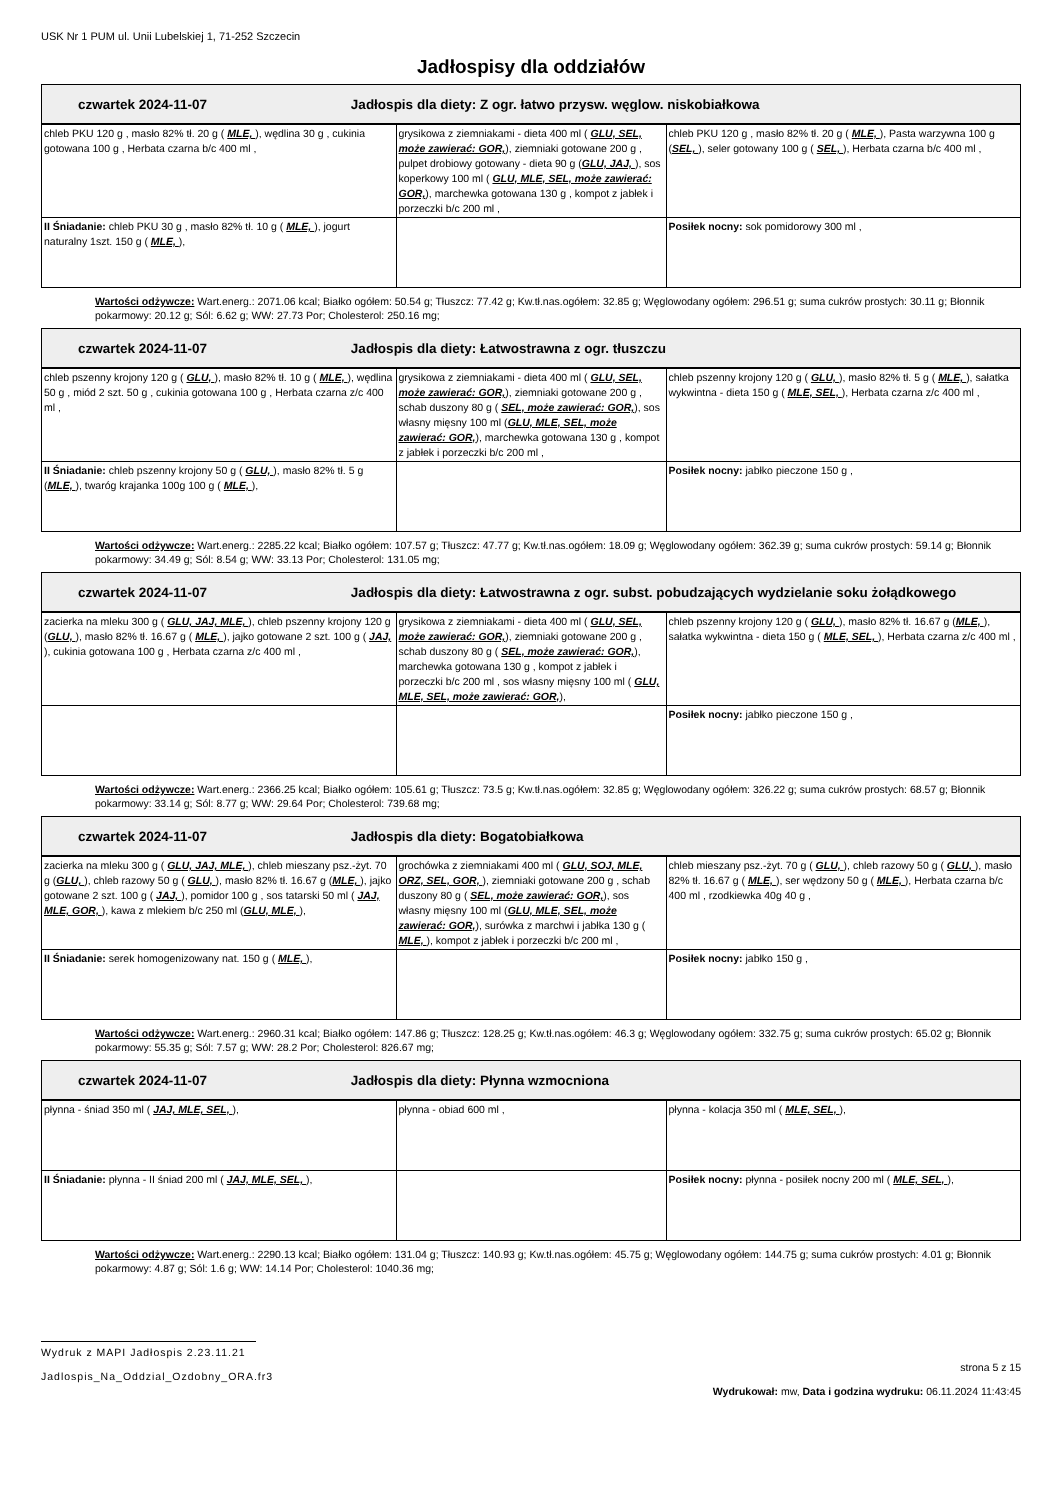USK Nr 1 PUM ul. Unii Lubelskiej 1, 71-252 Szczecin
Jadłospisy dla oddziałów
| czwartek 2024-11-07 Jadłospis dla diety: Z ogr. łatwo przysw. węglow. niskobiałkowa |
| chleb PKU 120 g , masło 82% tł. 20 g ( MLE, ), wędlina 30 g , cukinia gotowana 100 g , Herbata czarna b/c 400 ml , | grysikowa z ziemniakami - dieta 400 ml ( GLU, SEL, może zawierać: GOR, ), ziemniaki gotowane 200 g , pulpet drobiowy gotowany - dieta 90 g ( GLU, JAJ, ), sos koperkowy 100 ml ( GLU, MLE, SEL, może zawierać: GOR, ), marchewka gotowana 130 g , kompot z jabłek i porzeczki b/c 200 ml , | chleb PKU 120 g , masło 82% tł. 20 g ( MLE, ), Pasta warzywna 100 g ( SEL, ), seler gotowany 100 g ( SEL, ), Herbata czarna b/c 400 ml , |
| II Śniadanie: chleb PKU 30 g , masło 82% tł. 10 g ( MLE, ), jogurt naturalny 1szt. 150 g ( MLE, ), | | Posiłek nocny: sok pomidorowy 300 ml , |
Wartości odżywcze: Wart.energ.: 2071.06 kcal; Białko ogółem: 50.54 g; Tłuszcz: 77.42 g; Kw.tł.nas.ogółem: 32.85 g; Węglowodany ogółem: 296.51 g; suma cukrów prostych: 30.11 g; Błonnik pokarmowy: 20.12 g; Sól: 6.62 g; WW: 27.73 Por; Cholesterol: 250.16 mg;
| czwartek 2024-11-07 Jadłospis dla diety: Łatwostrawna z ogr. tłuszczu |
| chleb pszenny krojony 120 g ( GLU, ), masło 82% tł. 10 g ( MLE, ), wędlina 50 g , miód 2 szt. 50 g , cukinia gotowana 100 g , Herbata czarna z/c 400 ml , | grysikowa z ziemniakami - dieta 400 ml ( GLU, SEL, może zawierać: GOR, ), ziemniaki gotowane 200 g , schab duszony 80 g ( SEL, może zawierać: GOR, ), sos własny mięsny 100 ml ( GLU, MLE, SEL, może zawierać: GOR, ), marchewka gotowana 130 g , kompot z jabłek i porzeczki b/c 200 ml , | chleb pszenny krojony 120 g ( GLU, ), masło 82% tł. 5 g ( MLE, ), sałatka wykwintna - dieta 150 g ( MLE, SEL, ), Herbata czarna z/c 400 ml , |
| II Śniadanie: chleb pszenny krojony 50 g ( GLU, ), masło 82% tł. 5 g ( MLE, ), twaróg krajanka 100g 100 g ( MLE, ), | | Posiłek nocny: jabłko pieczone 150 g , |
Wartości odżywcze: Wart.energ.: 2285.22 kcal; Białko ogółem: 107.57 g; Tłuszcz: 47.77 g; Kw.tł.nas.ogółem: 18.09 g; Węglowodany ogółem: 362.39 g; suma cukrów prostych: 59.14 g; Błonnik pokarmowy: 34.49 g; Sól: 8.54 g; WW: 33.13 Por; Cholesterol: 131.05 mg;
| czwartek 2024-11-07 Jadłospis dla diety: Łatwostrawna z ogr. subst. pobudzających wydzielanie soku żołądkowego |
| zacierka na mleku 300 g ( GLU, JAJ, MLE, ), chleb pszenny krojony 120 g ( GLU, ), masło 82% tł. 16.67 g ( MLE, ), jajko gotowane 2 szt. 100 g ( JAJ, ), cukinia gotowana 100 g , Herbata czarna z/c 400 ml , | grysikowa z ziemniakami - dieta 400 ml ( GLU, SEL, może zawierać: GOR, ), ziemniaki gotowane 200 g , schab duszony 80 g ( SEL, może zawierać: GOR, ), marchewka gotowana 130 g , kompot z jabłek i porzeczki b/c 200 ml , sos własny mięsny 100 ml ( GLU, MLE, SEL, może zawierać: GOR, ), | chleb pszenny krojony 120 g ( GLU, ), masło 82% tł. 16.67 g ( MLE, ), sałatka wykwintna - dieta 150 g ( MLE, SEL, ), Herbata czarna z/c 400 ml , |
| | | Posiłek nocny: jabłko pieczone 150 g , |
Wartości odżywcze: Wart.energ.: 2366.25 kcal; Białko ogółem: 105.61 g; Tłuszcz: 73.5 g; Kw.tł.nas.ogółem: 32.85 g; Węglowodany ogółem: 326.22 g; suma cukrów prostych: 68.57 g; Błonnik pokarmowy: 33.14 g; Sól: 8.77 g; WW: 29.64 Por; Cholesterol: 739.68 mg;
| czwartek 2024-11-07 Jadłospis dla diety: Bogatobiałkowa |
| zacierka na mleku 300 g ( GLU, JAJ, MLE, ), chleb mieszany psz.-żyt. 70 g ( GLU, ), chleb razowy 50 g ( GLU, ), masło 82% tł. 16.67 g ( MLE, ), jajko gotowane 2 szt. 100 g ( JAJ, ), pomidor 100 g , sos tatarski 50 ml ( JAJ, MLE, GOR, ), kawa z mlekiem b/c 250 ml ( GLU, MLE, ), | grochówka z ziemniakami 400 ml ( GLU, SOJ, MLE, ORZ, SEL, GOR, ), ziemniaki gotowane 200 g , schab duszony 80 g ( SEL, może zawierać: GOR, ), sos własny mięsny 100 ml ( GLU, MLE, SEL, może zawierać: GOR, ), surówka z marchwi i jabłka 130 g ( MLE, ), kompot z jabłek i porzeczki b/c 200 ml , | chleb mieszany psz.-żyt. 70 g ( GLU, ), chleb razowy 50 g ( GLU, ), masło 82% tł. 16.67 g ( MLE, ), ser wędzony 50 g ( MLE, ), Herbata czarna b/c 400 ml , rzodkiewka 40g 40 g , |
| II Śniadanie: serek homogenizowany nat. 150 g ( MLE, ), | | Posiłek nocny: jabłko 150 g , |
Wartości odżywcze: Wart.energ.: 2960.31 kcal; Białko ogółem: 147.86 g; Tłuszcz: 128.25 g; Kw.tł.nas.ogółem: 46.3 g; Węglowodany ogółem: 332.75 g; suma cukrów prostych: 65.02 g; Błonnik pokarmowy: 55.35 g; Sól: 7.57 g; WW: 28.2 Por; Cholesterol: 826.67 mg;
| czwartek 2024-11-07 Jadłospis dla diety: Płynna wzmocniona |
| płynna - śniad 350 ml ( JAJ, MLE, SEL, ), | płynna - obiad 600 ml , | płynna - kolacja 350 ml ( MLE, SEL, ), |
| II Śniadanie: płynna - II śniad 200 ml ( JAJ, MLE, SEL, ), | | Posiłek nocny: płynna - posiłek nocny 200 ml ( MLE, SEL, ), |
Wartości odżywcze: Wart.energ.: 2290.13 kcal; Białko ogółem: 131.04 g; Tłuszcz: 140.93 g; Kw.tł.nas.ogółem: 45.75 g; Węglowodany ogółem: 144.75 g; suma cukrów prostych: 4.01 g; Błonnik pokarmowy: 4.87 g; Sól: 1.6 g; WW: 14.14 Por; Cholesterol: 1040.36 mg;
Wydruk z MAPI Jadłospis 2.23.11.21
Jadlospis_Na_Oddzial_Ozdobny_ORA.fr3
strona 5 z 15
Wydrukował: mw, Data i godzina wydruku: 06.11.2024 11:43:45